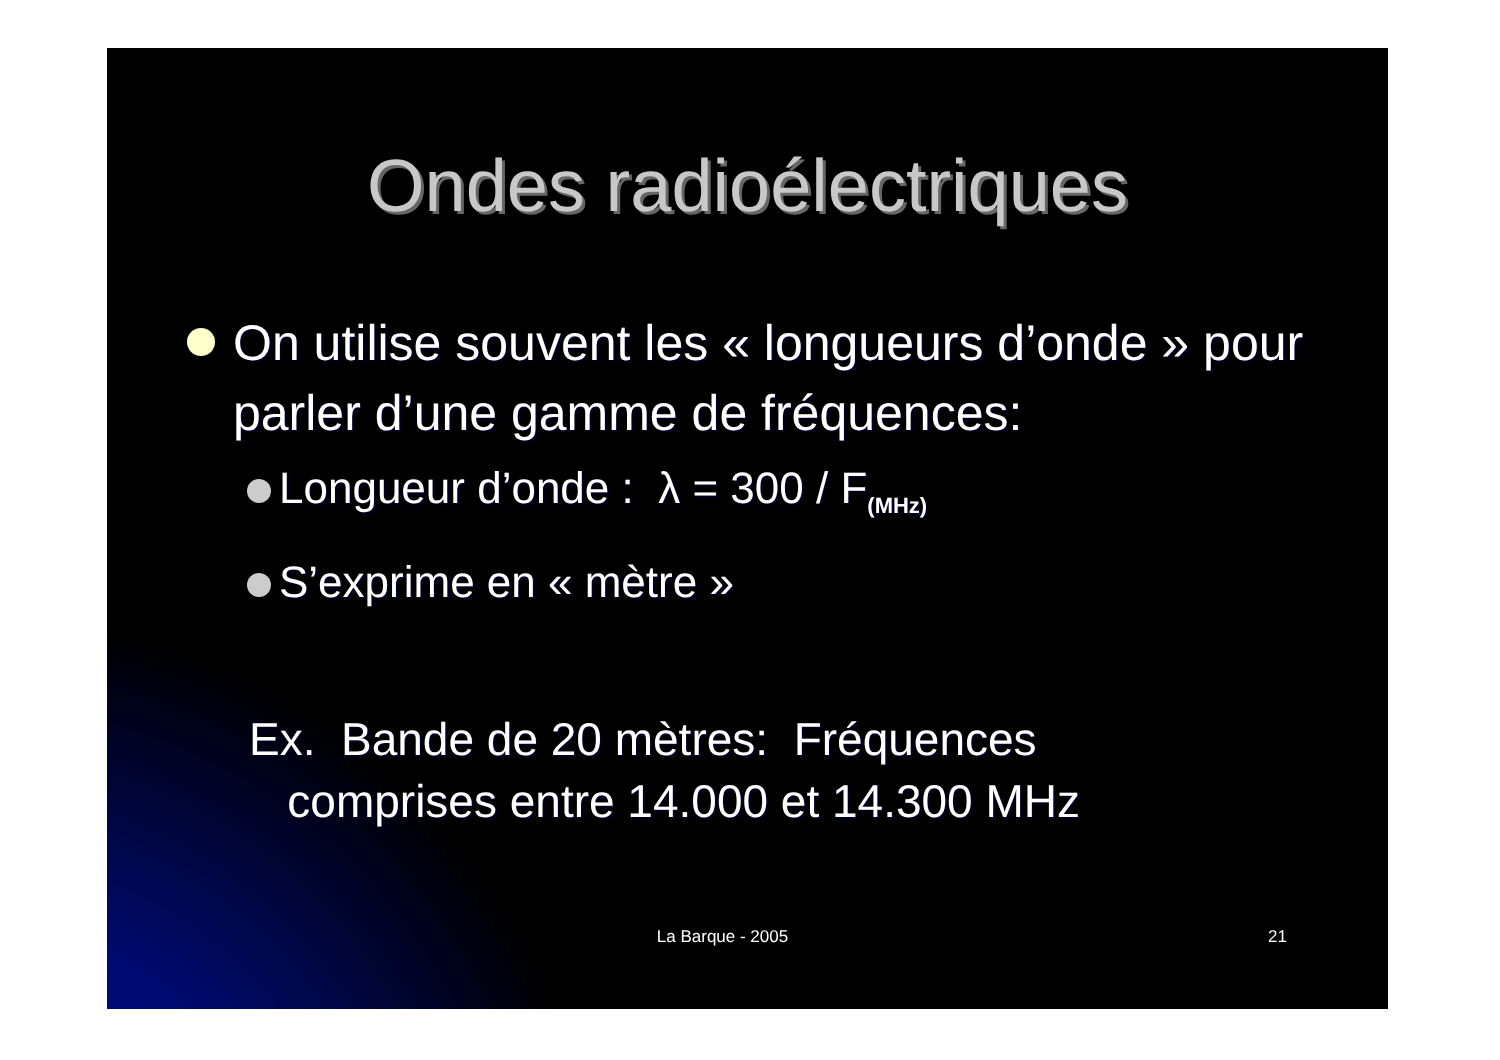Ondes radioélectriques
On utilise souvent les « longueurs d’onde » pour parler d’une gamme de fréquences:
Longueur d’onde : λ = 300 / F<sub>(MHz)</sub>
S’exprime en « mètre »
Ex. Bande de 20 mètres: Fréquences
comprises entre 14.000 et 14.300 MHz
La Barque - 2005 21